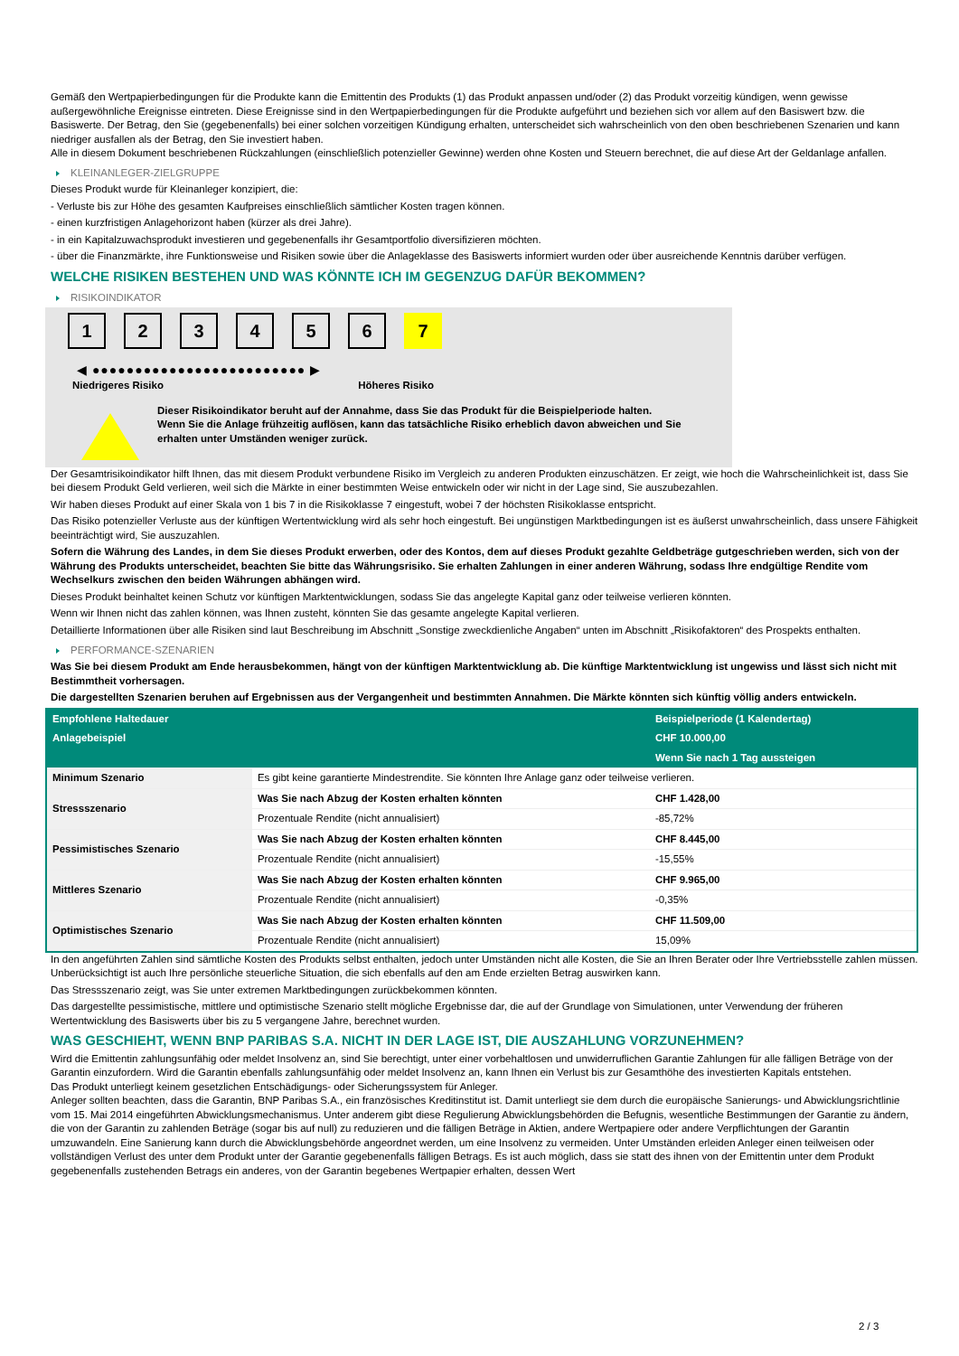Gemäß den Wertpapierbedingungen für die Produkte kann die Emittentin des Produkts (1) das Produkt anpassen und/oder (2) das Produkt vorzeitig kündigen, wenn gewisse außergewöhnliche Ereignisse eintreten. Diese Ereignisse sind in den Wertpapierbedingungen für die Produkte aufgeführt und beziehen sich vor allem auf den Basiswert bzw. die Basiswerte. Der Betrag, den Sie (gegebenenfalls) bei einer solchen vorzeitigen Kündigung erhalten, unterscheidet sich wahrscheinlich von den oben beschriebenen Szenarien und kann niedriger ausfallen als der Betrag, den Sie investiert haben.
Alle in diesem Dokument beschriebenen Rückzahlungen (einschließlich potenzieller Gewinne) werden ohne Kosten und Steuern berechnet, die auf diese Art der Geldanlage anfallen.
KLEINANLEGER-ZIELGRUPPE
Dieses Produkt wurde für Kleinanleger konzipiert, die:
- Verluste bis zur Höhe des gesamten Kaufpreises einschließlich sämtlicher Kosten tragen können.
- einen kurzfristigen Anlagehorizont haben (kürzer als drei Jahre).
- in ein Kapitalzuwachsprodukt investieren und gegebenenfalls ihr Gesamtportfolio diversifizieren möchten.
- über die Finanzmärkte, ihre Funktionsweise und Risiken sowie über die Anlageklasse des Basiswerts informiert wurden oder über ausreichende Kenntnis darüber verfügen.
WELCHE RISIKEN BESTEHEN UND WAS KÖNNTE ICH IM GEGENZUG DAFÜR BEKOMMEN?
RISIKOINDIKATOR
1 2 3 4 5 6 7
◀ ●●●●●●●●●●●●●●●●●●●●●●●●● ▶
Niedrigeres Risiko Höheres Risiko
Dieser Risikoindikator beruht auf der Annahme, dass Sie das Produkt für die Beispielperiode halten.
Wenn Sie die Anlage frühzeitig auflösen, kann das tatsächliche Risiko erheblich davon abweichen und Sie erhalten unter Umständen weniger zurück.
Der Gesamtrisikoindikator hilft Ihnen, das mit diesem Produkt verbundene Risiko im Vergleich zu anderen Produkten einzuschätzen. Er zeigt, wie hoch die Wahrscheinlichkeit ist, dass Sie bei diesem Produkt Geld verlieren, weil sich die Märkte in einer bestimmten Weise entwickeln oder wir nicht in der Lage sind, Sie auszubezahlen.
Wir haben dieses Produkt auf einer Skala von 1 bis 7 in die Risikoklasse 7 eingestuft, wobei 7 der höchsten Risikoklasse entspricht.
Das Risiko potenzieller Verluste aus der künftigen Wertentwicklung wird als sehr hoch eingestuft. Bei ungünstigen Marktbedingungen ist es äußerst unwahrscheinlich, dass unsere Fähigkeit beeinträchtigt wird, Sie auszuzahlen.
Sofern die Währung des Landes, in dem Sie dieses Produkt erwerben, oder des Kontos, dem auf dieses Produkt gezahlte Geldbeträge gutgeschrieben werden, sich von der Währung des Produkts unterscheidet, beachten Sie bitte das Währungsrisiko. Sie erhalten Zahlungen in einer anderen Währung, sodass Ihre endgültige Rendite vom Wechselkurs zwischen den beiden Währungen abhängen wird.
Dieses Produkt beinhaltet keinen Schutz vor künftigen Marktentwicklungen, sodass Sie das angelegte Kapital ganz oder teilweise verlieren könnten.
Wenn wir Ihnen nicht das zahlen können, was Ihnen zusteht, könnten Sie das gesamte angelegte Kapital verlieren.
Detaillierte Informationen über alle Risiken sind laut Beschreibung im Abschnitt „Sonstige zweckdienliche Angaben“ unten im Abschnitt „Risikofaktoren“ des Prospekts enthalten.
PERFORMANCE-SZENARIEN
Was Sie bei diesem Produkt am Ende herausbekommen, hängt von der künftigen Marktentwicklung ab. Die künftige Marktentwicklung ist ungewiss und lässt sich nicht mit Bestimmtheit vorhersagen.
Die dargestellten Szenarien beruhen auf Ergebnissen aus der Vergangenheit und bestimmten Annahmen. Die Märkte könnten sich künftig völlig anders entwickeln.
| Empfohlene Haltedauer | | Beispielperiode (1 Kalendertag) |
| --- | --- | --- |
| Anlagebeispiel | | CHF 10.000,00 |
| | | Wenn Sie nach 1 Tag aussteigen |
| Minimum Szenario | Es gibt keine garantierte Mindestrendite. Sie könnten Ihre Anlage ganz oder teilweise verlieren. | |
| Stressszenario | Was Sie nach Abzug der Kosten erhalten könnten | CHF 1.428,00 |
| | Prozentuale Rendite (nicht annualisiert) | -85,72% |
| Pessimistisches Szenario | Was Sie nach Abzug der Kosten erhalten könnten | CHF 8.445,00 |
| | Prozentuale Rendite (nicht annualisiert) | -15,55% |
| Mittleres Szenario | Was Sie nach Abzug der Kosten erhalten könnten | CHF 9.965,00 |
| | Prozentuale Rendite (nicht annualisiert) | -0,35% |
| Optimistisches Szenario | Was Sie nach Abzug der Kosten erhalten könnten | CHF 11.509,00 |
| | Prozentuale Rendite (nicht annualisiert) | 15,09% |
In den angeführten Zahlen sind sämtliche Kosten des Produkts selbst enthalten, jedoch unter Umständen nicht alle Kosten, die Sie an Ihren Berater oder Ihre Vertriebsstelle zahlen müssen. Unberücksichtigt ist auch Ihre persönliche steuerliche Situation, die sich ebenfalls auf den am Ende erzielten Betrag auswirken kann.
Das Stressszenario zeigt, was Sie unter extremen Marktbedingungen zurückbekommen könnten.
Das dargestellte pessimistische, mittlere und optimistische Szenario stellt mögliche Ergebnisse dar, die auf der Grundlage von Simulationen, unter Verwendung der früheren Wertentwicklung des Basiswerts über bis zu 5 vergangene Jahre, berechnet wurden.
WAS GESCHIEHT, WENN BNP PARIBAS S.A. NICHT IN DER LAGE IST, DIE AUSZAHLUNG VORZUNEHMEN?
Wird die Emittentin zahlungsunfähig oder meldet Insolvenz an, sind Sie berechtigt, unter einer vorbehaltlosen und unwiderruflichen Garantie Zahlungen für alle fälligen Beträge von der Garantin einzufordern. Wird die Garantin ebenfalls zahlungsunfähig oder meldet Insolvenz an, kann Ihnen ein Verlust bis zur Gesamthöhe des investierten Kapitals entstehen.
Das Produkt unterliegt keinem gesetzlichen Entschädigungs- oder Sicherungssystem für Anleger.
Anleger sollten beachten, dass die Garantin, BNP Paribas S.A., ein französisches Kreditinstitut ist. Damit unterliegt sie dem durch die europäische Sanierungs- und Abwicklungsrichtlinie vom 15. Mai 2014 eingeführten Abwicklungsmechanismus. Unter anderem gibt diese Regulierung Abwicklungsbehörden die Befugnis, wesentliche Bestimmungen der Garantie zu ändern, die von der Garantin zu zahlenden Beträge (sogar bis auf null) zu reduzieren und die fälligen Beträge in Aktien, andere Wertpapiere oder andere Verpflichtungen der Garantin umzuwandeln. Eine Sanierung kann durch die Abwicklungsbehörde angeordnet werden, um eine Insolvenz zu vermeiden. Unter Umständen erleiden Anleger einen teilweisen oder vollständigen Verlust des unter dem Produkt unter der Garantie gegebenenfalls fälligen Betrags. Es ist auch möglich, dass sie statt des ihnen von der Emittentin unter dem Produkt gegebenenfalls zustehenden Betrags ein anderes, von der Garantin begebenes Wertpapier erhalten, dessen Wert
2 / 3